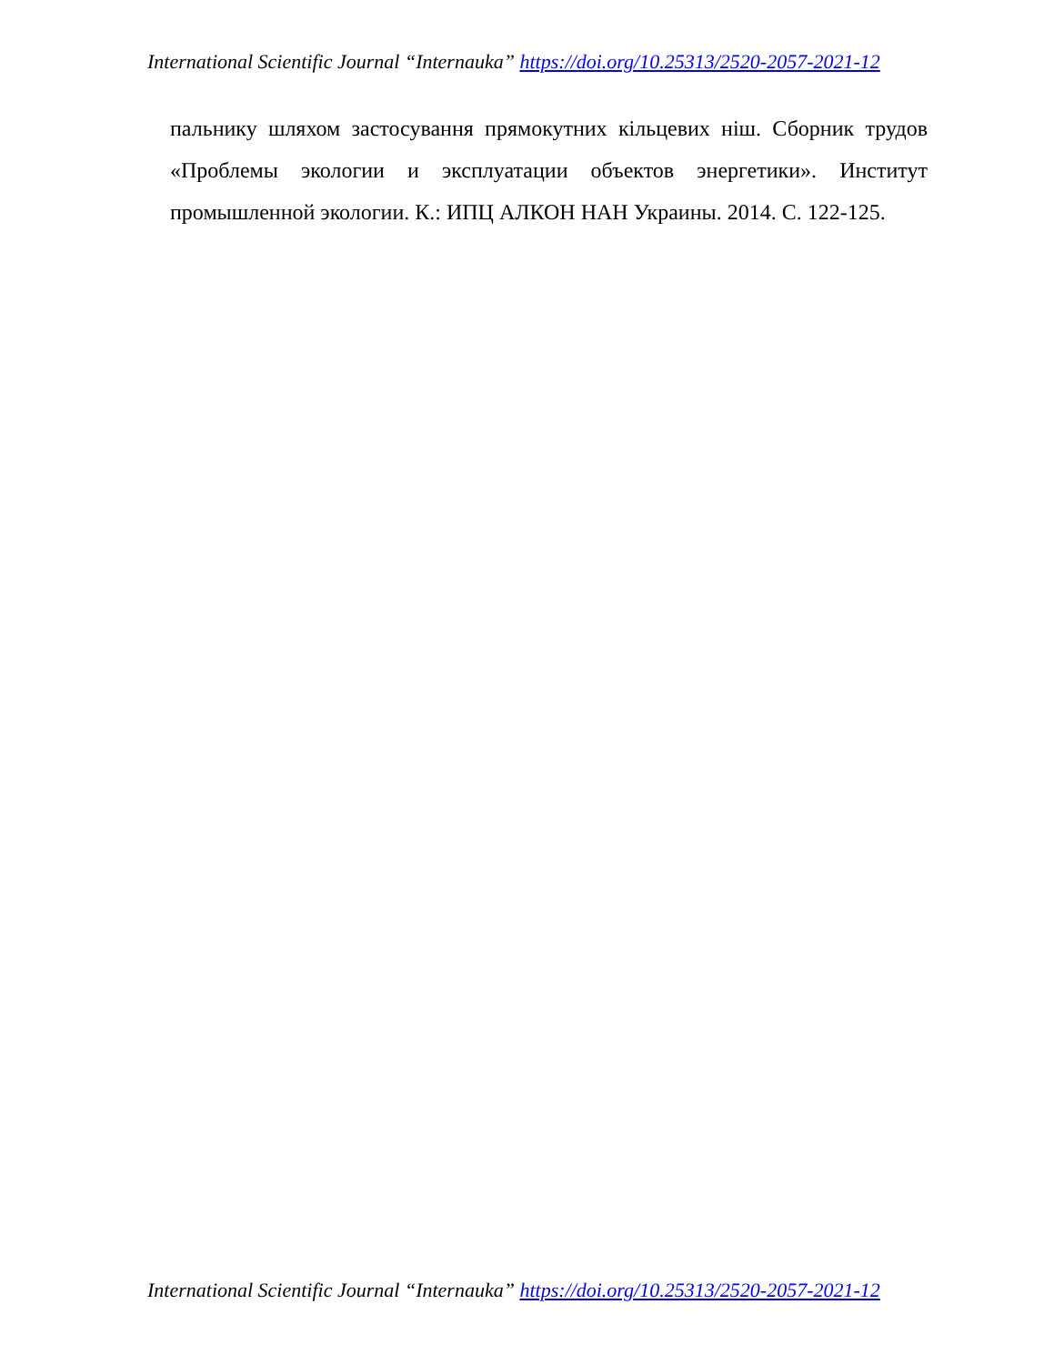International Scientific Journal “Internauka” https://doi.org/10.25313/2520-2057-2021-12
пальнику шляхом застосування прямокутних кільцевих ніш. Сборник трудов «Проблемы экологии и эксплуатации объектов энергетики». Институт промышленной экологии. К.: ИПЦ АЛКОН НАН Украины. 2014. С. 122-125.
International Scientific Journal “Internauka” https://doi.org/10.25313/2520-2057-2021-12